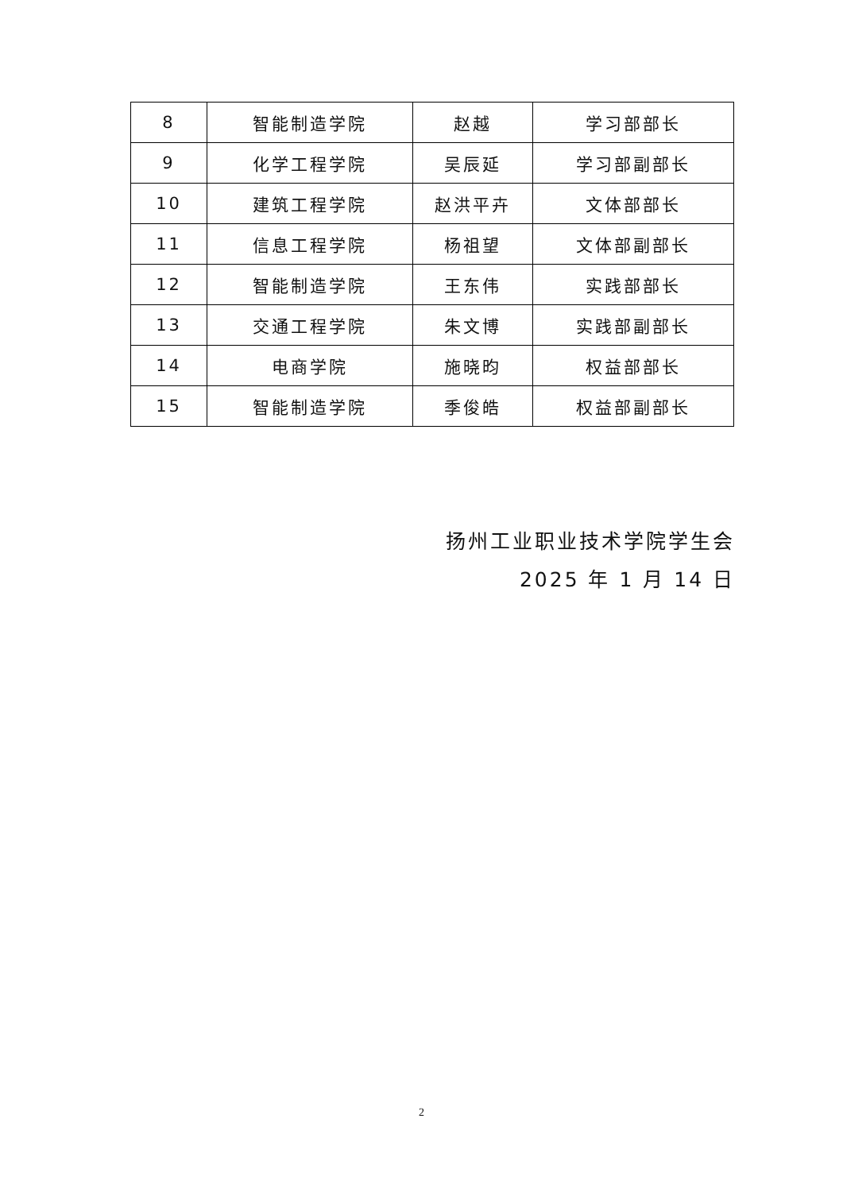| 8 | 智能制造学院 | 赵越 | 学习部部长 |
| 9 | 化学工程学院 | 吴辰延 | 学习部副部长 |
| 10 | 建筑工程学院 | 赵洪平卉 | 文体部部长 |
| 11 | 信息工程学院 | 杨祖望 | 文体部副部长 |
| 12 | 智能制造学院 | 王东伟 | 实践部部长 |
| 13 | 交通工程学院 | 朱文博 | 实践部副部长 |
| 14 | 电商学院 | 施晓昀 | 权益部部长 |
| 15 | 智能制造学院 | 季俊皓 | 权益部副部长 |
扬州工业职业技术学院学生会
2025 年 1 月 14 日
2